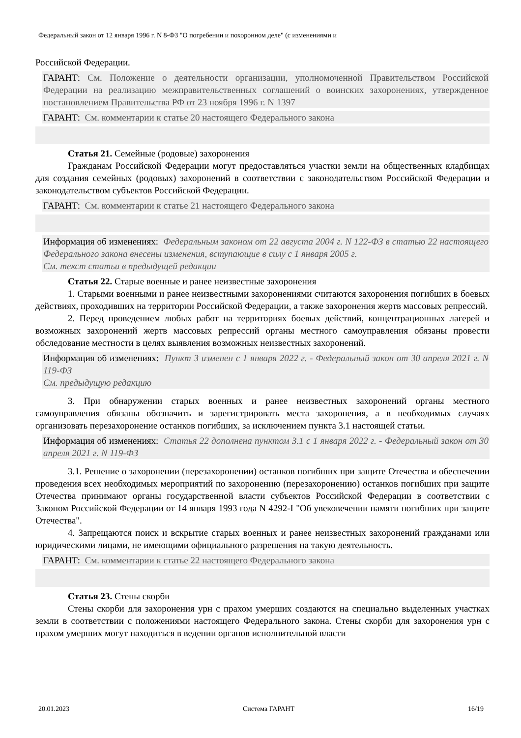Федеральный закон от 12 января 1996 г. N 8-ФЗ "О погребении и похоронном деле" (с изменениями и
Российской Федерации.
ГАРАНТ: См. Положение о деятельности организации, уполномоченной Правительством Российской Федерации на реализацию межправительственных соглашений о воинских захоронениях, утвержденное постановлением Правительства РФ от 23 ноября 1996 г. N 1397
ГАРАНТ: См. комментарии к статье 20 настоящего Федерального закона
Статья 21. Семейные (родовые) захоронения
Гражданам Российской Федерации могут предоставляться участки земли на общественных кладбищах для создания семейных (родовых) захоронений в соответствии с законодательством Российской Федерации и законодательством субъектов Российской Федерации.
ГАРАНТ: См. комментарии к статье 21 настоящего Федерального закона
Информация об изменениях: Федеральным законом от 22 августа 2004 г. N 122-ФЗ в статью 22 настоящего Федерального закона внесены изменения, вступающие в силу с 1 января 2005 г.
См. текст статьи в предыдущей редакции
Статья 22. Старые военные и ранее неизвестные захоронения
1. Старыми военными и ранее неизвестными захоронениями считаются захоронения погибших в боевых действиях, проходивших на территории Российской Федерации, а также захоронения жертв массовых репрессий.
2. Перед проведением любых работ на территориях боевых действий, концентрационных лагерей и возможных захоронений жертв массовых репрессий органы местного самоуправления обязаны провести обследование местности в целях выявления возможных неизвестных захоронений.
Информация об изменениях: Пункт 3 изменен с 1 января 2022 г. - Федеральный закон от 30 апреля 2021 г. N 119-ФЗ
См. предыдущую редакцию
3. При обнаружении старых военных и ранее неизвестных захоронений органы местного самоуправления обязаны обозначить и зарегистрировать места захоронения, а в необходимых случаях организовать перезахоронение останков погибших, за исключением пункта 3.1 настоящей статьи.
Информация об изменениях: Статья 22 дополнена пунктом 3.1 с 1 января 2022 г. - Федеральный закон от 30 апреля 2021 г. N 119-ФЗ
3.1. Решение о захоронении (перезахоронении) останков погибших при защите Отечества и обеспечении проведения всех необходимых мероприятий по захоронению (перезахоронению) останков погибших при защите Отечества принимают органы государственной власти субъектов Российской Федерации в соответствии с Законом Российской Федерации от 14 января 1993 года N 4292-I "Об увековечении памяти погибших при защите Отечества".
4. Запрещаются поиск и вскрытие старых военных и ранее неизвестных захоронений гражданами или юридическими лицами, не имеющими официального разрешения на такую деятельность.
ГАРАНТ: См. комментарии к статье 22 настоящего Федерального закона
Статья 23. Стены скорби
Стены скорби для захоронения урн с прахом умерших создаются на специально выделенных участках земли в соответствии с положениями настоящего Федерального закона. Стены скорби для захоронения урн с прахом умерших могут находиться в ведении органов исполнительной власти
20.01.2023 Система ГАРАНТ 16/19